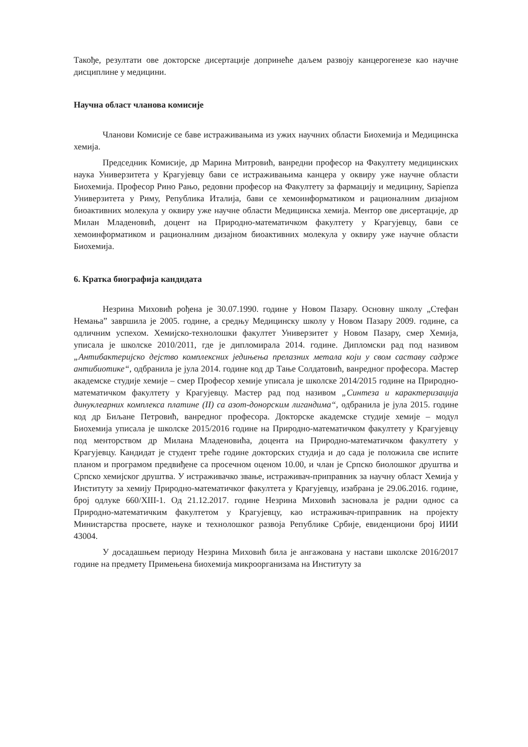Такође, резултати ове докторске дисертације допринеће даљем развоју канцерогенезе као научне дисциплине у медицини.
Научна област чланова комисије
Чланови Комисије се баве истраживањима из ужих научних области Биохемија и Медицинска хемија.
Председник Комисије, др Марина Митровић, ванредни професор на Факултету медицинских наука Универзитета у Крагујевцу бави се истраживањима канцера у оквиру уже научне области Биохемија. Професор Рино Рањо, редовни професор на Факултету за фармацију и медицину, Sapienza Универзитета у Риму, Република Италија, бави се хемоинформатиком и рационалним дизајном биоактивних молекула у оквиру уже научне области Медицинска хемија. Ментор ове дисертације, др Милан Младеновић, доцент на Природно-математичком факултету у Крагујевцу, бави се хемоинформатиком и рационалним дизајном биоактивних молекула у оквиру уже научне области Биохемија.
6. Кратка биографија кандидата
Незрина Миховић рођена је 30.07.1990. године у Новом Пазару. Основну школу „Стефан Немања” завршила је 2005. године, а средњу Медицинску школу у Новом Пазару 2009. године, са одличним успехом. Хемијско-технолошки факултет Универзитет у Новом Пазару, смер Хемија, уписала је школске 2010/2011, где је дипломирала 2014. године. Дипломски рад под називом „Антибактеријско дејство комплексних једињења прелазних метала који у свом саставу садрже антибиотике“, одбранила је јула 2014. године код др Тање Солдатовић, ванредног професора. Мастер академске студије хемије – смер Професор хемије уписала је школске 2014/2015 године на Природно-математичком факултету у Крагујевцу. Мастер рад под називом „Синтеза и карактеризација динуклеарних комплекса платине (II) са азот-донорским лигандима“, одбранила је јула 2015. године код др Биљане Петровић, ванредног професора. Докторске академске студије хемије – модул Биохемија уписала је школске 2015/2016 године на Природно-математичком факултету у Крагујевцу под менторством др Милана Младеновића, доцента на Природно-математичком факултету у Крагујевцу. Кандидат је студент треће године докторских студија и до сада је положила све испите планом и програмом предвиђене са просечном оценом 10.00, и члан је Српско биолошког друштва и Српско хемијског друштва. У истраживачко звање, истраживач-приправник за научну област Хемија у Институту за хемију Природно-математичког факултета у Крагујевцу, изабрана је 29.06.2016. године, број одлуке 660/XIII-1. Од 21.12.2017. године Незрина Миховић засновала је радни однос са Природно-математичким факултетом у Крагујевцу, као истраживач-приправник на пројекту Министарства просвете, науке и технолошког развоја Републике Србије, евиденциони број ИИИ 43004.
У досадашњем периоду Незрина Миховић била је ангажована у настави школске 2016/2017 године на предмету Примењена биохемија микроорганизама на Институту за